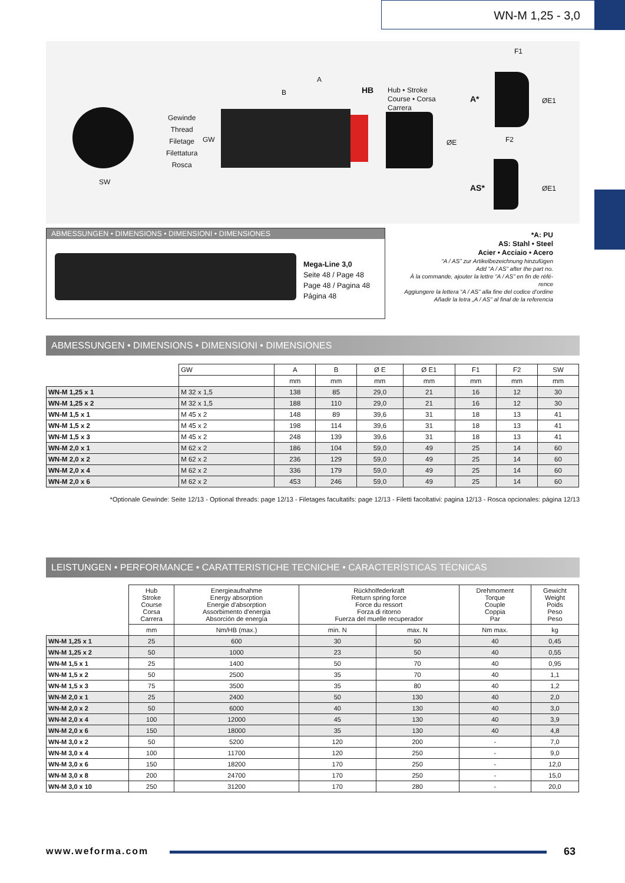WN-M 1,25 - 3,0
SW
Gewinde
Thread
Filetage
Filettatura
Rosca
GW
A
B HB
Hub • Stroke
Course • Corsa
Carrera
ØE
A*
F1
ØE1
F2
AS* ØE1
ABMESSUNGEN • DIMENSIONS • DIMENSIONI • DIMENSIONES
Mega-Line 3,0
Seite 48 / Page 48
Page 48 / Pagina 48
Página 48
*A: PU
AS: Stahl • Steel
Acier • Acciaio • Acero
“A / AS” zur Artikelbezeichnung hinzufügen
Add “A / AS” after the part no.
À la commande, ajouter la lettre “A / AS” en fin de réfé-
rence
Aggiungere la lettera “A / AS” alla fine del codice d’ordine
Añadir la letra „A / AS“ al final de la referencia
ABMESSUNGEN • DIMENSIONS • DIMENSIONI • DIMENSIONES
| | GW | A | B | Ø E | Ø E1 | F1 | F2 | SW |
| | | mm | mm | mm | mm | mm | mm | mm |
| WN-M 1,25 x 1 | M 32 x 1,5 | 138 | 85 | 29,0 | 21 | 16 | 12 | 30 |
| WN-M 1,25 x 2 | M 32 x 1,5 | 188 | 110 | 29,0 | 21 | 16 | 12 | 30 |
| WN-M 1,5 x 1 | M 45 x 2 | 148 | 89 | 39,6 | 31 | 18 | 13 | 41 |
| WN-M 1,5 x 2 | M 45 x 2 | 198 | 114 | 39,6 | 31 | 18 | 13 | 41 |
| WN-M 1,5 x 3 | M 45 x 2 | 248 | 139 | 39,6 | 31 | 18 | 13 | 41 |
| WN-M 2,0 x 1 | M 62 x 2 | 186 | 104 | 59,0 | 49 | 25 | 14 | 60 |
| WN-M 2,0 x 2 | M 62 x 2 | 236 | 129 | 59,0 | 49 | 25 | 14 | 60 |
| WN-M 2,0 x 4 | M 62 x 2 | 336 | 179 | 59,0 | 49 | 25 | 14 | 60 |
| WN-M 2,0 x 6 | M 62 x 2 | 453 | 246 | 59,0 | 49 | 25 | 14 | 60 |
*Optionale Gewinde: Seite 12/13 - Optional threads: page 12/13 - Filetages facultatifs: page 12/13 - Filetti facoltativi: pagina 12/13 - Rosca opcionales: página 12/13
LEISTUNGEN • PERFORMANCE • CARATTERISTICHE TECNICHE • CARACTERÍSTICAS TÉCNICAS
| | Hub Stroke Course Corsa Carrera | Energieaufnahme Energy absorption Energie d'absorption Assorbimento d'energia Absorción de energía | Rückholfederkraft Return spring force Force du ressort Forza di ritorno Fuerza del muelle recuperador | | Drehmoment Torque Couple Coppia Par | Gewicht Weight Poids Peso Peso |
| | mm | Nm/HB (max.) | min. N | max. N | Nm max. | kg |
| WN-M 1,25 x 1 | 25 | 600 | 30 | 50 | 40 | 0,45 |
| WN-M 1,25 x 2 | 50 | 1000 | 23 | 50 | 40 | 0,55 |
| WN-M 1,5 x 1 | 25 | 1400 | 50 | 70 | 40 | 0,95 |
| WN-M 1,5 x 2 | 50 | 2500 | 35 | 70 | 40 | 1,1 |
| WN-M 1,5 x 3 | 75 | 3500 | 35 | 80 | 40 | 1,2 |
| WN-M 2,0 x 1 | 25 | 2400 | 50 | 130 | 40 | 2,0 |
| WN-M 2,0 x 2 | 50 | 6000 | 40 | 130 | 40 | 3,0 |
| WN-M 2,0 x 4 | 100 | 12000 | 45 | 130 | 40 | 3,9 |
| WN-M 2,0 x 6 | 150 | 18000 | 35 | 130 | 40 | 4,8 |
| WN-M 3,0 x 2 | 50 | 5200 | 120 | 200 | - | 7,0 |
| WN-M 3,0 x 4 | 100 | 11700 | 120 | 250 | - | 9,0 |
| WN-M 3,0 x 6 | 150 | 18200 | 170 | 250 | - | 12,0 |
| WN-M 3,0 x 8 | 200 | 24700 | 170 | 250 | - | 15,0 |
| WN-M 3,0 x 10 | 250 | 31200 | 170 | 280 | - | 20,0 |
www.weforma.com 63